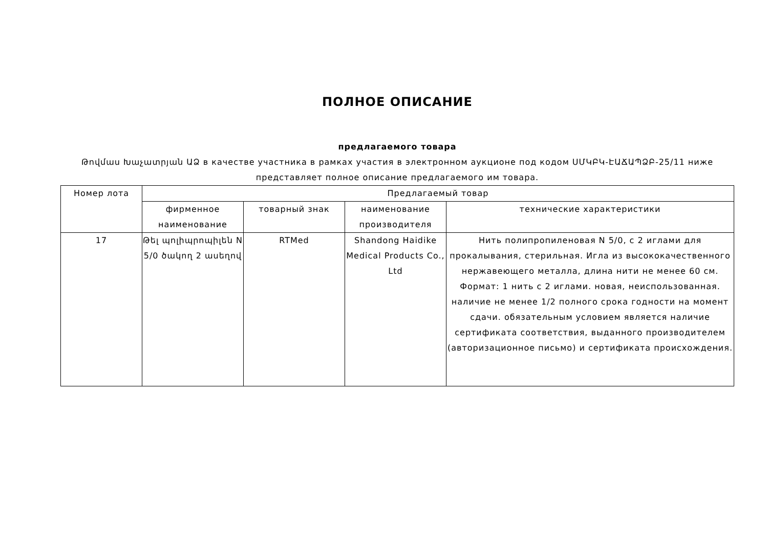ПОЛНОЕ ОПИСАНИЕ
предлагаемого товара
Թովմաս Խաչատրյան ԱՁ в качестве участника в рамках участия в электронном аукционе под кодом ՍՄԿԲԿ-ԷԱՃԱՊՁԲ-25/11 ниже представляет полное описание предлагаемого им товара.
| Номер лота | Предлагаемый товар | | | |
| --- | --- | --- | --- | --- |
| | фирменное наименование | товарный знак | наименование производителя | технические характеристики |
| 17 | Թել պոլիպրոպիլեն N 5/0 ծակող 2 ասեղով | RTMed | Shandong Haidike Medical Products Co., Ltd | Нить полипропиленовая N 5/0, с 2 иглами для прокалывания, стерильная. Игла из высококачественного нержавеющего металла, длина нити не менее 60 см. Формат: 1 нить с 2 иглами. новая, неиспользованная. наличие не менее 1/2 полного срока годности на момент сдачи. обязательным условием является наличие сертификата соответствия, выданного производителем (авторизационное письмо) и сертификата происхождения. |